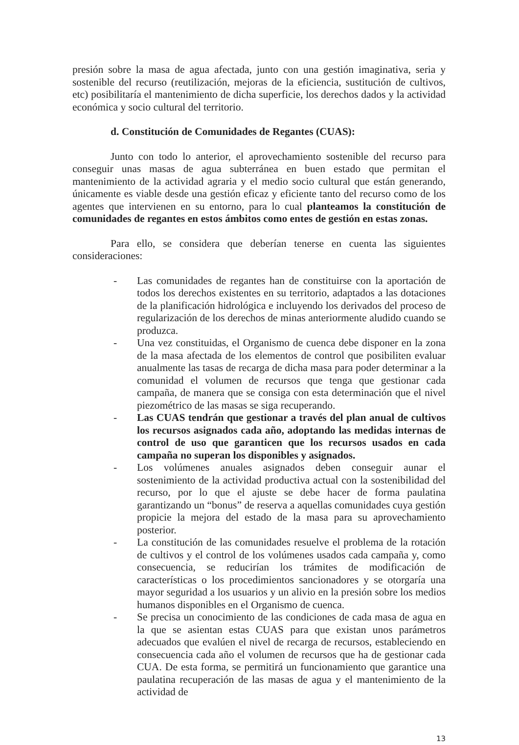presión sobre la masa de agua afectada, junto con una gestión imaginativa, seria y sostenible del recurso (reutilización, mejoras de la eficiencia, sustitución de cultivos, etc) posibilitaría el mantenimiento de dicha superficie, los derechos dados y la actividad económica y socio cultural del territorio.
d. Constitución de Comunidades de Regantes (CUAS):
Junto con todo lo anterior, el aprovechamiento sostenible del recurso para conseguir unas masas de agua subterránea en buen estado que permitan el mantenimiento de la actividad agraria y el medio socio cultural que están generando, únicamente es viable desde una gestión eficaz y eficiente tanto del recurso como de los agentes que intervienen en su entorno, para lo cual planteamos la constitución de comunidades de regantes en estos ámbitos como entes de gestión en estas zonas.
Para ello, se considera que deberían tenerse en cuenta las siguientes consideraciones:
- Las comunidades de regantes han de constituirse con la aportación de todos los derechos existentes en su territorio, adaptados a las dotaciones de la planificación hidrológica e incluyendo los derivados del proceso de regularización de los derechos de minas anteriormente aludido cuando se produzca.
- Una vez constituidas, el Organismo de cuenca debe disponer en la zona de la masa afectada de los elementos de control que posibiliten evaluar anualmente las tasas de recarga de dicha masa para poder determinar a la comunidad el volumen de recursos que tenga que gestionar cada campaña, de manera que se consiga con esta determinación que el nivel piezométrico de las masas se siga recuperando.
- Las CUAS tendrán que gestionar a través del plan anual de cultivos los recursos asignados cada año, adoptando las medidas internas de control de uso que garanticen que los recursos usados en cada campaña no superan los disponibles y asignados.
- Los volúmenes anuales asignados deben conseguir aunar el sostenimiento de la actividad productiva actual con la sostenibilidad del recurso, por lo que el ajuste se debe hacer de forma paulatina garantizando un “bonus” de reserva a aquellas comunidades cuya gestión propicie la mejora del estado de la masa para su aprovechamiento posterior.
- La constitución de las comunidades resuelve el problema de la rotación de cultivos y el control de los volúmenes usados cada campaña y, como consecuencia, se reducirían los trámites de modificación de características o los procedimientos sancionadores y se otorgaría una mayor seguridad a los usuarios y un alivio en la presión sobre los medios humanos disponibles en el Organismo de cuenca.
- Se precisa un conocimiento de las condiciones de cada masa de agua en la que se asientan estas CUAS para que existan unos parámetros adecuados que evalúen el nivel de recarga de recursos, estableciendo en consecuencia cada año el volumen de recursos que ha de gestionar cada CUA. De esta forma, se permitirá un funcionamiento que garantice una paulatina recuperación de las masas de agua y el mantenimiento de la actividad de
13